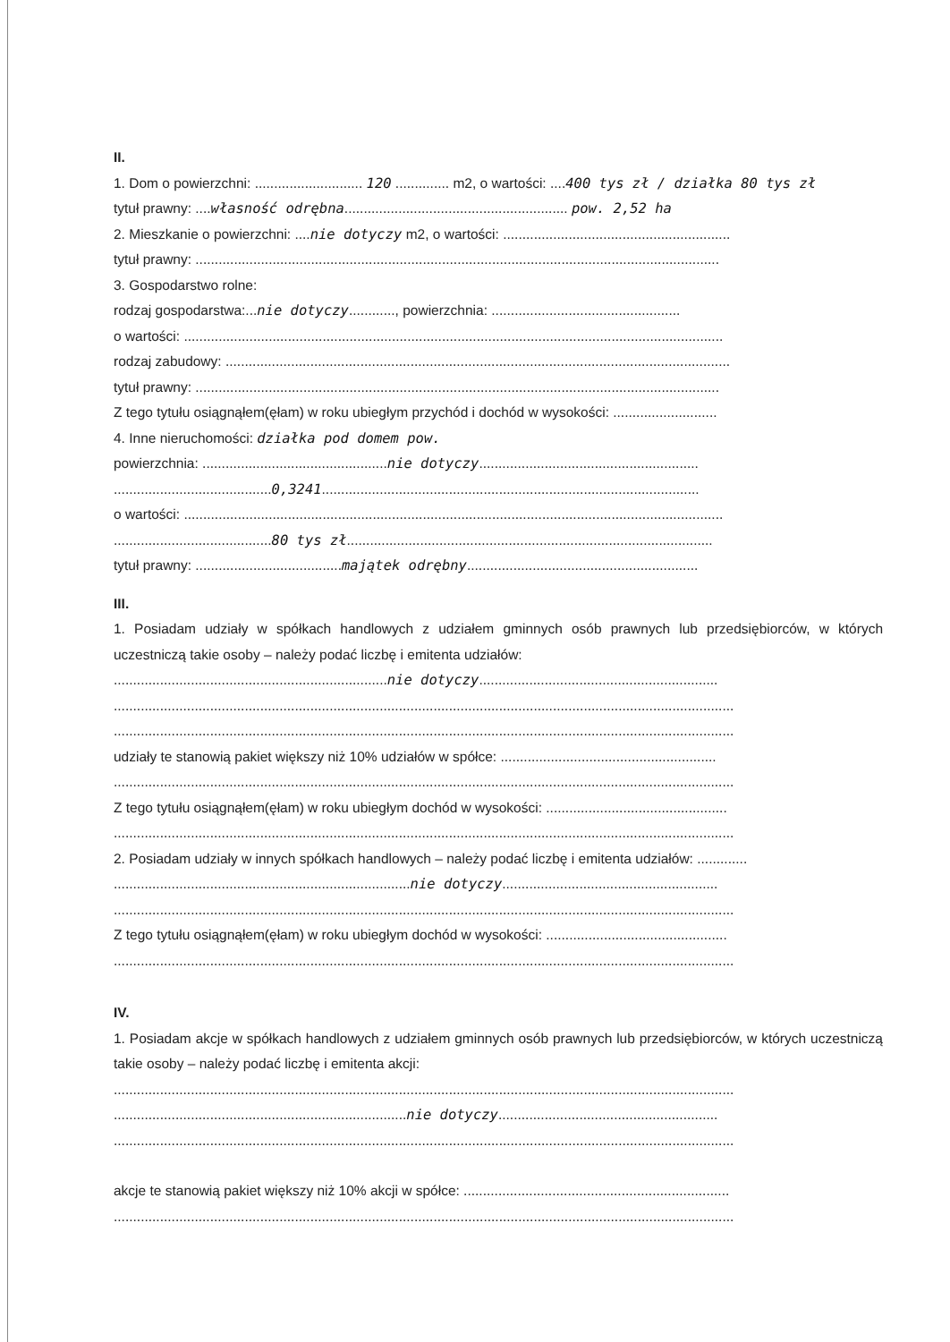II.
1. Dom o powierzchni: ............................ 120 .............. m2, o wartości: ....400 tys zł / działka 80 tys zł
tytuł prawny: ....własność odrębna.......................................................... pow. 2,52 ha
2. Mieszkanie o powierzchni: ....nie dotyczy m2, o wartości: ...........................................................
tytuł prawny: ........................................................................................................................................
3. Gospodarstwo rolne:
rodzaj gospodarstwa:...nie dotyczy............, powierzchnia: .................................................
o wartości: ............................................................................................................................................
rodzaj zabudowy: ...................................................................................................................................
tytuł prawny: ........................................................................................................................................
Z tego tytułu osiągnąłem(ęłam) w roku ubiegłym przychód i dochód w wysokości: ...........................
4. Inne nieruchomości: działka pod domem pow.
powierzchnia: ................................................nie dotyczy.........................................................
.........................................0,3241..................................................................................................
o wartości: ............................................................................................................................................
.........................................80 tys zł...............................................................................................
tytuł prawny: ......................................majątek odrębny............................................................
III.
1. Posiadam udziały w spółkach handlowych z udziałem gminnych osób prawnych lub przedsiębiorców, w których uczestniczą takie osoby – należy podać liczbę i emitenta udziałów:
.......................................................................nie dotyczy..............................................................
.................................................................................................................................................................
.................................................................................................................................................................
udziały te stanowią pakiet większy niż 10% udziałów w spółce: ........................................................
.................................................................................................................................................................
Z tego tytułu osiągnąłem(ęłam) w roku ubiegłym dochód w wysokości: ...............................................
.................................................................................................................................................................
2. Posiadam udziały w innych spółkach handlowych – należy podać liczbę i emitenta udziałów: .............
.............................................................................nie dotyczy........................................................
.................................................................................................................................................................
Z tego tytułu osiągnąłem(ęłam) w roku ubiegłym dochód w wysokości: ...............................................
.................................................................................................................................................................
IV.
1. Posiadam akcje w spółkach handlowych z udziałem gminnych osób prawnych lub przedsiębiorców, w których uczestniczą takie osoby – należy podać liczbę i emitenta akcji:
.................................................................................................................................................................
............................................................................nie dotyczy.........................................................
.................................................................................................................................................................
akcje te stanowią pakiet większy niż 10% akcji w spółce: .....................................................................
.................................................................................................................................................................